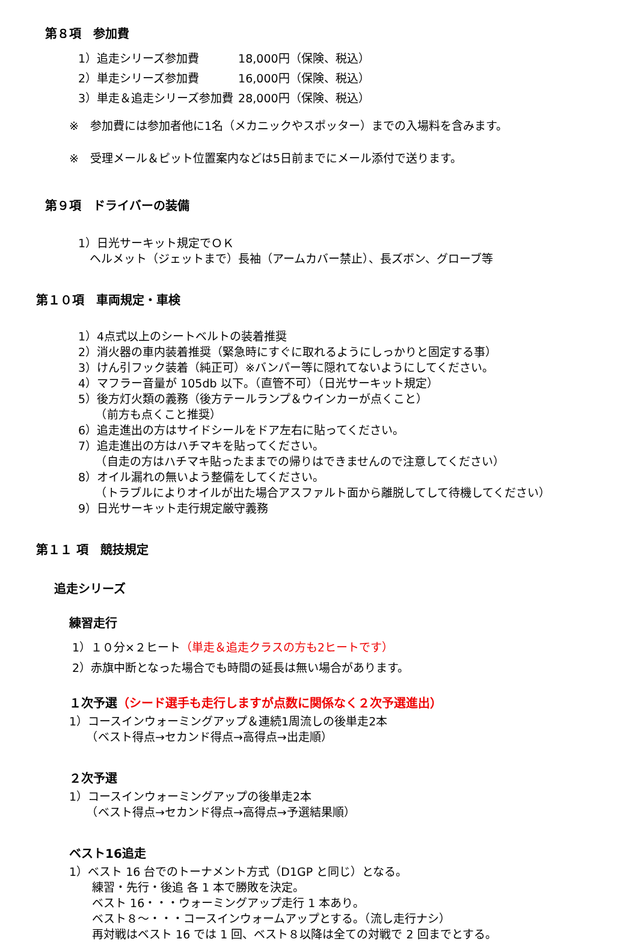第８項　参加費
| 1）追走シリーズ参加費 | 18,000円（保険、税込） |
| 2）単走シリーズ参加費 | 16,000円（保険、税込） |
| 3）単走＆追走シリーズ参加費 | 28,000円（保険、税込） |
※　参加費には参加者他に1名（メカニックやスポッター）までの入場料を含みます。
※　受理メール＆ピット位置案内などは5日前までにメール添付で送ります。
第９項　ドライバーの装備
1）日光サーキット規定でＯＫ
　ヘルメット（ジェットまで）長袖（アームカバー禁止）、長ズボン、グローブ等
第１０項　車両規定・車検
1）4点式以上のシートベルトの装着推奨
2）消火器の車内装着推奨（緊急時にすぐに取れるようにしっかりと固定する事）
3）けん引フック装着（純正可）※バンパー等に隠れてないようにしてください。
4）マフラー音量が 105db 以下。（直管不可）（日光サーキット規定）
5）後方灯火類の義務（後方テールランプ＆ウインカーが点くこと）
　　（前方も点くこと推奨）
6）追走進出の方はサイドシールをドア左右に貼ってください。
7）追走進出の方はハチマキを貼ってください。
　　（自走の方はハチマキ貼ったままでの帰りはできませんので注意してください）
8）オイル漏れの無いよう整備をしてください。
　　（トラブルによりオイルが出た場合アスファルト面から離脱してして待機してください）
9）日光サーキット走行規定厳守義務
第１１ 項　競技規定
追走シリーズ
練習走行
1）１０分×２ヒート（単走＆追走クラスの方も2ヒートです）
2）赤旗中断となった場合でも時間の延長は無い場合があります。
１次予選（シード選手も走行しますが点数に関係なく２次予選進出）
1）コースインウォーミングアップ＆連続1周流しの後単走2本
　　（ベスト得点→セカンド得点→高得点→出走順）
２次予選
1）コースインウォーミングアップの後単走2本
　　（ベスト得点→セカンド得点→高得点→予選結果順）
ベスト16追走
1）ベスト 16 台でのトーナメント方式（D1GP と同じ）となる。
　　練習・先行・後追 各 1 本で勝敗を決定。
　　ベスト 16・・・ウォーミングアップ走行 1 本あり。
　　ベスト８～・・・コースインウォームアップとする。（流し走行ナシ）
　　再対戦はベスト 16 では 1 回、ベスト８以降は全ての対戦で 2 回までとする。